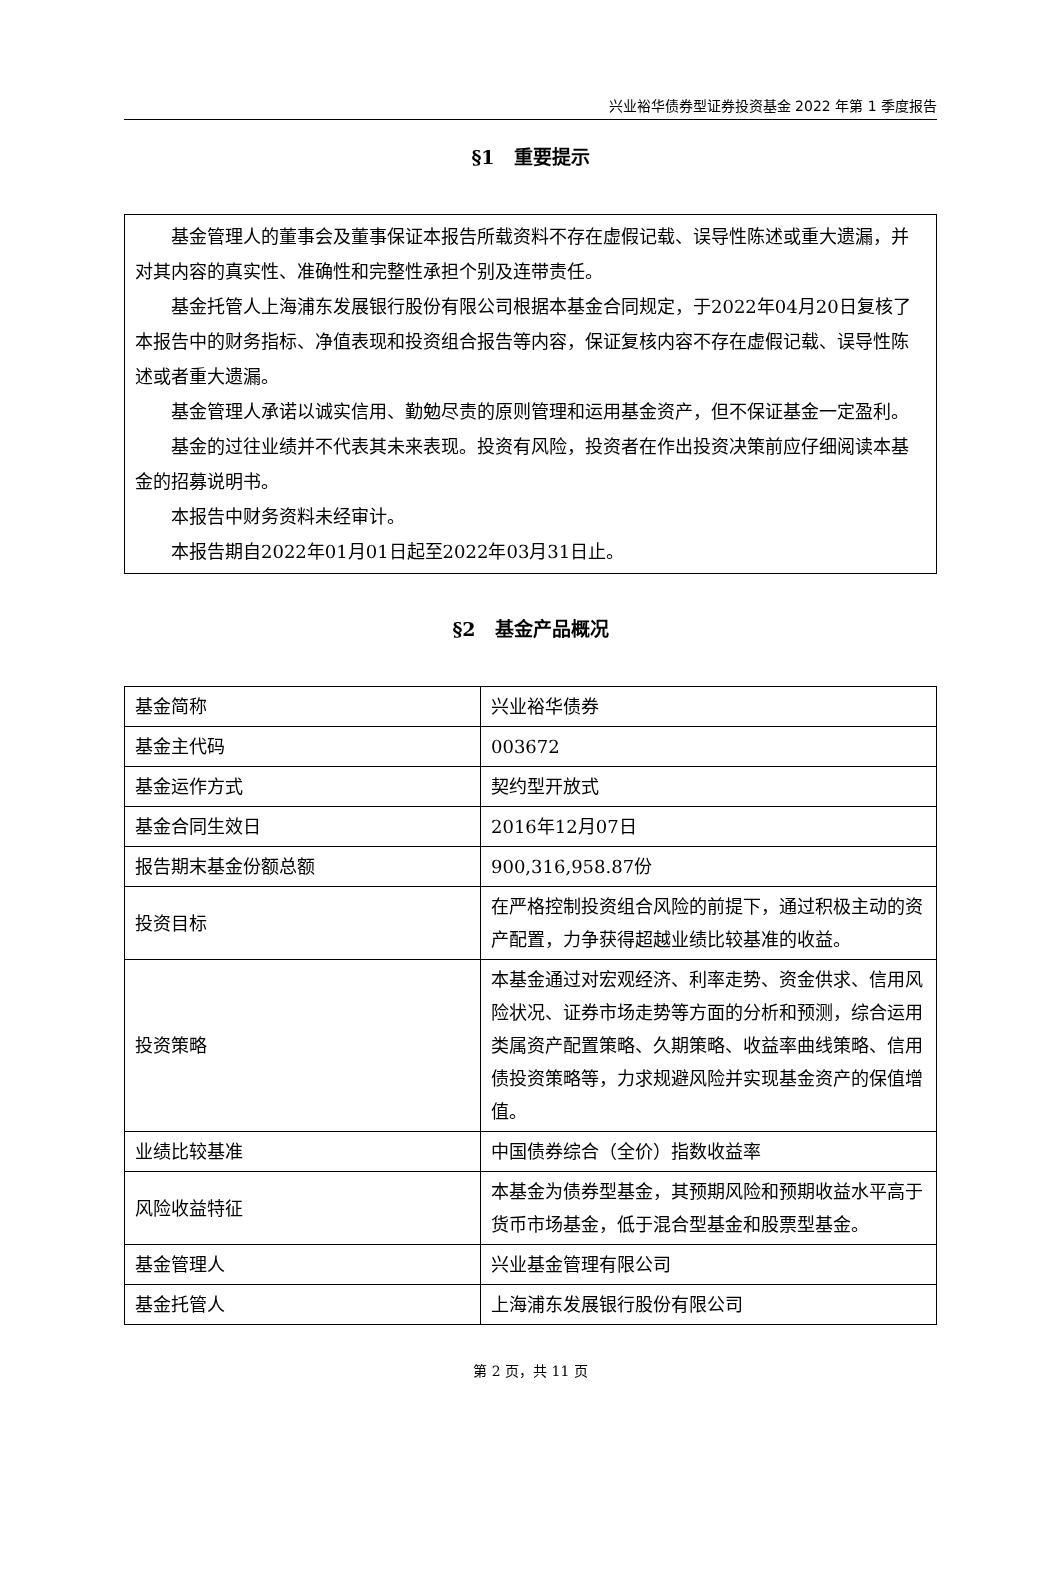兴业裕华债券型证券投资基金 2022 年第 1 季度报告
§1　重要提示
基金管理人的董事会及董事保证本报告所载资料不存在虚假记载、误导性陈述或重大遗漏，并对其内容的真实性、准确性和完整性承担个别及连带责任。
基金托管人上海浦东发展银行股份有限公司根据本基金合同规定，于2022年04月20日复核了本报告中的财务指标、净值表现和投资组合报告等内容，保证复核内容不存在虚假记载、误导性陈述或者重大遗漏。
基金管理人承诺以诚实信用、勤勉尽责的原则管理和运用基金资产，但不保证基金一定盈利。
基金的过往业绩并不代表其未来表现。投资有风险，投资者在作出投资决策前应仔细阅读本基金的招募说明书。
本报告中财务资料未经审计。
本报告期自2022年01月01日起至2022年03月31日止。
§2　基金产品概况
| 基金简称 | 兴业裕华债券 |
| 基金主代码 | 003672 |
| 基金运作方式 | 契约型开放式 |
| 基金合同生效日 | 2016年12月07日 |
| 报告期末基金份额总额 | 900,316,958.87份 |
| 投资目标 | 在严格控制投资组合风险的前提下，通过积极主动的资产配置，力争获得超越业绩比较基准的收益。 |
| 投资策略 | 本基金通过对宏观经济、利率走势、资金供求、信用风险状况、证券市场走势等方面的分析和预测，综合运用类属资产配置策略、久期策略、收益率曲线策略、信用债投资策略等，力求规避风险并实现基金资产的保值增值。 |
| 业绩比较基准 | 中国债券综合（全价）指数收益率 |
| 风险收益特征 | 本基金为债券型基金，其预期风险和预期收益水平高于货币市场基金，低于混合型基金和股票型基金。 |
| 基金管理人 | 兴业基金管理有限公司 |
| 基金托管人 | 上海浦东发展银行股份有限公司 |
第 2 页，共 11 页